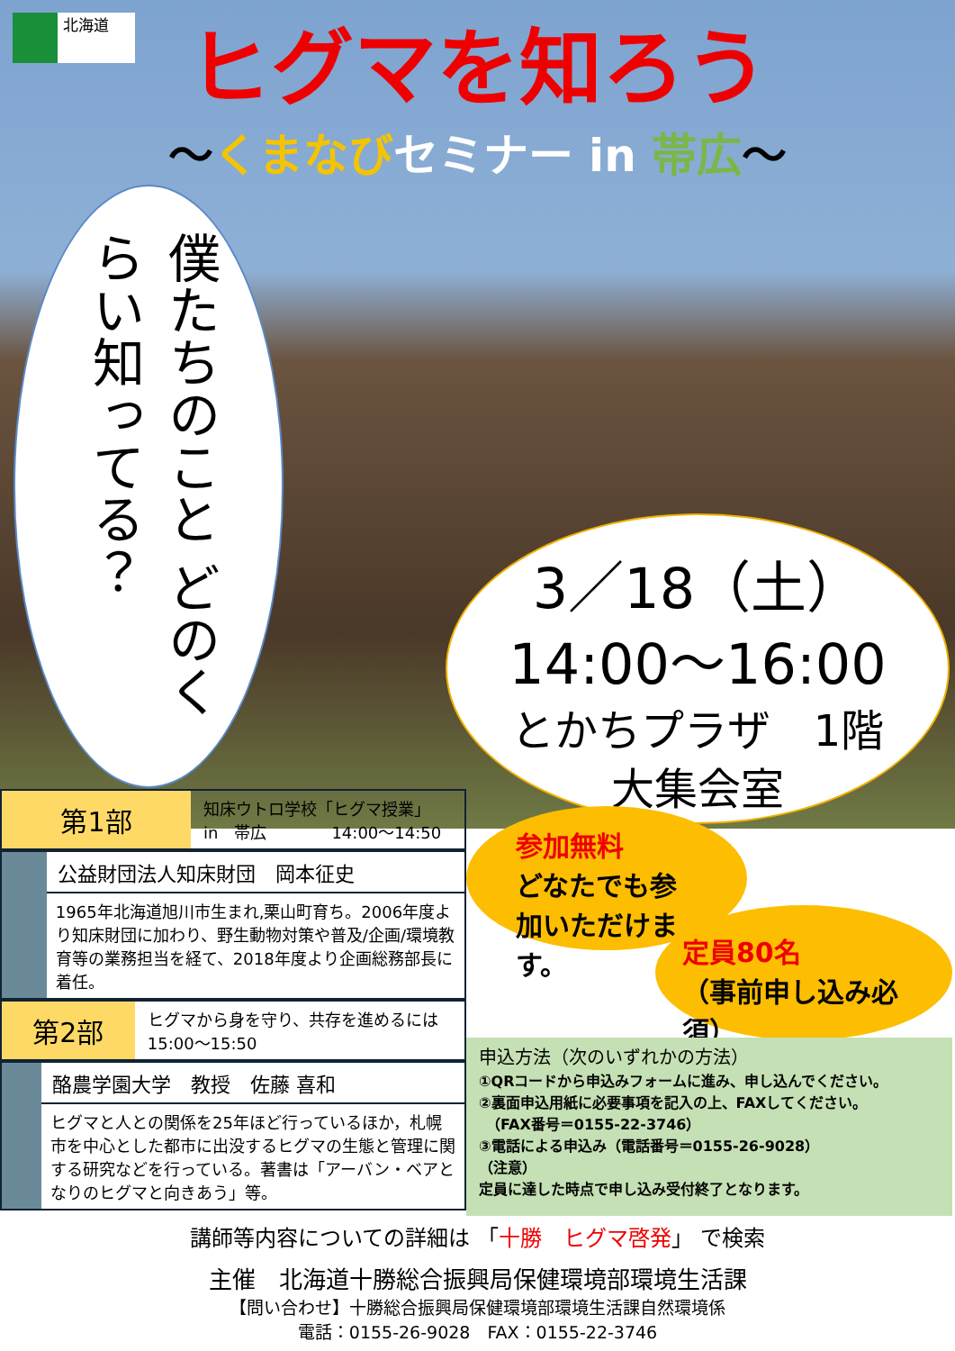北海道
ヒグマを知ろう
〜くまなび セミナー in 帯広〜
僕たちのこと どのくらい知ってる？
3／18（土）
14:00〜16:00
とかちプラザ　1階
大集会室
参加無料
どなたでも参加いただけます。
定員80名
（事前申し込み必須）
第1部
知床ウトロ学校「ヒグマ授業」
in　帯広　　　　14:00〜14:50
公益財団法人知床財団　岡本征史
1965年北海道旭川市生まれ,栗山町育ち。2006年度より知床財団に加わり、野生動物対策や普及/企画/環境教育等の業務担当を経て、2018年度より企画総務部長に着任。
第2部
ヒグマから身を守り、共存を進めるには　　15:00〜15:50
酪農学園大学　教授　佐藤 喜和
ヒグマと人との関係を25年ほど行っているほか，札幌市を中心とした都市に出没するヒグマの生態と管理に関する研究などを行っている。著書は「アーバン・ベアとなりのヒグマと向きあう」等。
申込方法（次のいずれかの方法）
①QRコードから申込みフォームに進み、申し込んでください。
②裏面申込用紙に必要事項を記入の上、FAXしてください。
　（FAX番号＝0155-22-3746）
③電話による申込み（電話番号＝0155-26-9028）
（注意）
定員に達した時点で申し込み受付終了となります。
講師等内容についての詳細は 「十勝　ヒグマ啓発」 で検索
主催　北海道十勝総合振興局保健環境部環境生活課
【問い合わせ】十勝総合振興局保健環境部環境生活課自然環境係
電話：0155-26-9028　FAX：0155-22-3746